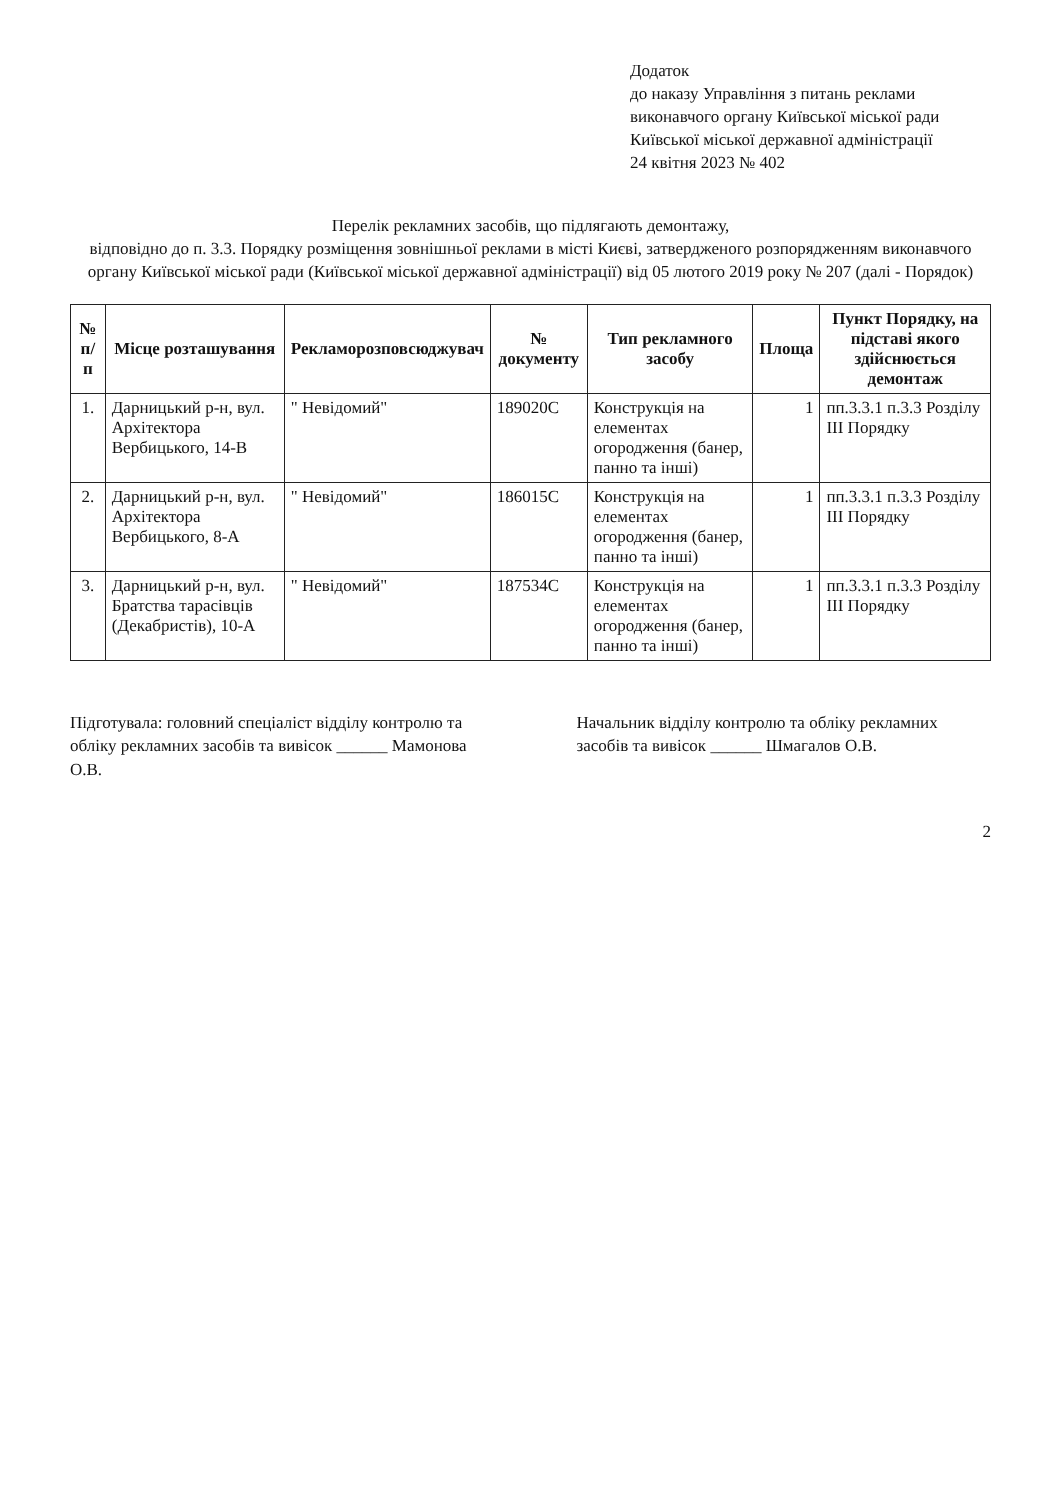Додаток
до наказу Управління з питань реклами виконавчого органу Київської міської ради Київської міської державної адміністрації
24 квітня 2023 № 402
Перелік рекламних засобів, що підлягають демонтажу,
відповідно до п. 3.3. Порядку розміщення зовнішньої реклами в місті Києві, затвердженого розпорядженням виконавчого органу Київської міської ради (Київської міської державної адміністрації) від 05 лютого 2019 року № 207 (далі - Порядок)
| № п/п | Місце розташування | Рекламорозповсюджувач | № документу | Тип рекламного засобу | Площа | Пункт Порядку, на підставі якого здійснюється демонтаж |
| --- | --- | --- | --- | --- | --- | --- |
| 1. | Дарницький р-н, вул. Архітектора Вербицького, 14-В | " Невідомий" | 189020С | Конструкція на елементах огородження (банер, панно та інші) | 1 | пп.3.3.1 п.3.3 Розділу ІІІ Порядку |
| 2. | Дарницький р-н, вул. Архітектора Вербицького, 8-А | " Невідомий" | 186015С | Конструкція на елементах огородження (банер, панно та інші) | 1 | пп.3.3.1 п.3.3 Розділу ІІІ Порядку |
| 3. | Дарницький р-н, вул. Братства тарасівців (Декабристів), 10-А | " Невідомий" | 187534С | Конструкція на елементах огородження (банер, панно та інші) | 1 | пп.3.3.1 п.3.3 Розділу ІІІ Порядку |
Підготувала: головний спеціаліст відділу контролю та обліку рекламних засобів та вивісок ______ Мамонова О.В.
Начальник відділу контролю та обліку рекламних засобів та вивісок ______ Шмагалов О.В.
2